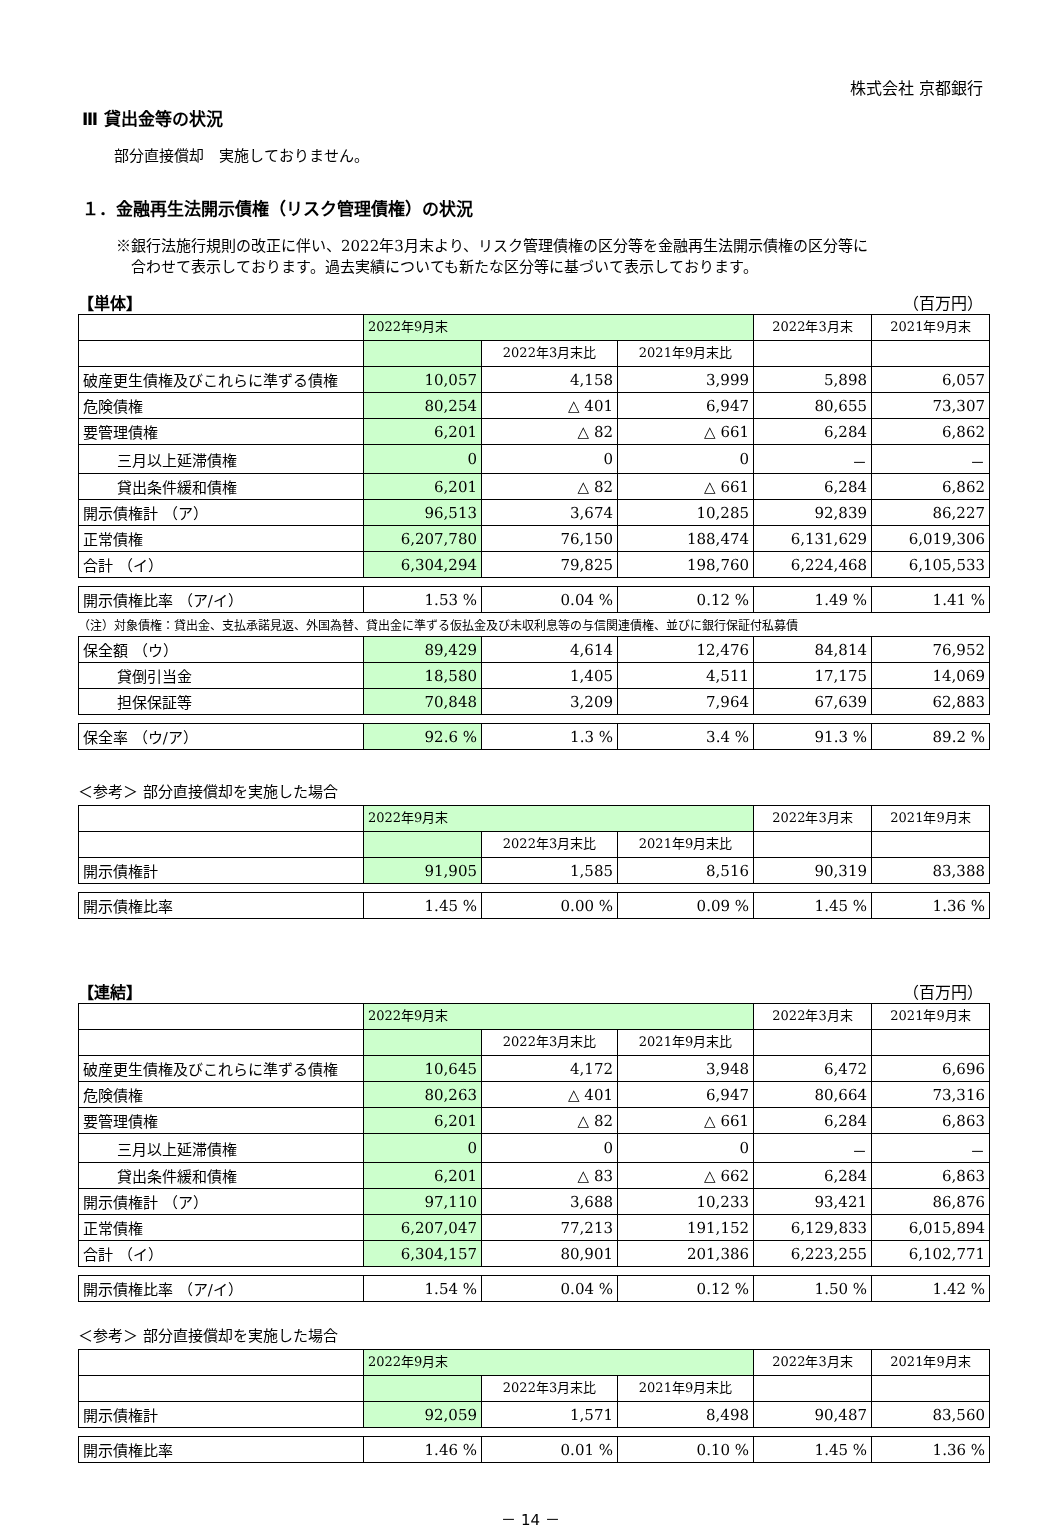株式会社 京都銀行
Ⅲ 貸出金等の状況
部分直接償却　実施しておりません。
１．金融再生法開示債権（リスク管理債権）の状況
※銀行法施行規則の改正に伴い、2022年3月末より、リスク管理債権の区分等を金融再生法開示債権の区分等に
　合わせて表示しております。過去実績についても新たな区分等に基づいて表示しております。
【単体】 （百万円）
| | 2022年9月末 | | | 2022年3月末 | 2021年9月末 |
| --- | --- | --- | --- | --- | --- |
| | | 2022年3月末比 | 2021年9月末比 | | |
| 破産更生債権及びこれらに準ずる債権 | 10,057 | 4,158 | 3,999 | 5,898 | 6,057 |
| 危険債権 | 80,254 | △ 401 | 6,947 | 80,655 | 73,307 |
| 要管理債権 | 6,201 | △ 82 | △ 661 | 6,284 | 6,862 |
| 三月以上延滞債権 | 0 | 0 | 0 | － | － |
| 貸出条件緩和債権 | 6,201 | △ 82 | △ 661 | 6,284 | 6,862 |
| 開示債権計 （ア） | 96,513 | 3,674 | 10,285 | 92,839 | 86,227 |
| 正常債権 | 6,207,780 | 76,150 | 188,474 | 6,131,629 | 6,019,306 |
| 合計 （イ） | 6,304,294 | 79,825 | 198,760 | 6,224,468 | 6,105,533 |
| 開示債権比率 （ア/イ） | 1.53 % | 0.04 % | 0.12 % | 1.49 % | 1.41 % |
（注）対象債権：貸出金、支払承諾見返、外国為替、貸出金に準ずる仮払金及び未収利息等の与信関連債権、並びに銀行保証付私募債
| 保全額 （ウ） | 89,429 | 4,614 | 12,476 | 84,814 | 76,952 |
| 貸倒引当金 | 18,580 | 1,405 | 4,511 | 17,175 | 14,069 |
| 担保保証等 | 70,848 | 3,209 | 7,964 | 67,639 | 62,883 |
| 保全率 （ウ/ア） | 92.6 % | 1.3 % | 3.4 % | 91.3 % | 89.2 % |
＜参考＞ 部分直接償却を実施した場合
| | 2022年9月末 | | | 2022年3月末 | 2021年9月末 |
| --- | --- | --- | --- | --- | --- |
| | | 2022年3月末比 | 2021年9月末比 | | |
| 開示債権計 | 91,905 | 1,585 | 8,516 | 90,319 | 83,388 |
| 開示債権比率 | 1.45 % | 0.00 % | 0.09 % | 1.45 % | 1.36 % |
【連結】 （百万円）
| | 2022年9月末 | | | 2022年3月末 | 2021年9月末 |
| --- | --- | --- | --- | --- | --- |
| | | 2022年3月末比 | 2021年9月末比 | | |
| 破産更生債権及びこれらに準ずる債権 | 10,645 | 4,172 | 3,948 | 6,472 | 6,696 |
| 危険債権 | 80,263 | △ 401 | 6,947 | 80,664 | 73,316 |
| 要管理債権 | 6,201 | △ 82 | △ 661 | 6,284 | 6,863 |
| 三月以上延滞債権 | 0 | 0 | 0 | － | － |
| 貸出条件緩和債権 | 6,201 | △ 83 | △ 662 | 6,284 | 6,863 |
| 開示債権計 （ア） | 97,110 | 3,688 | 10,233 | 93,421 | 86,876 |
| 正常債権 | 6,207,047 | 77,213 | 191,152 | 6,129,833 | 6,015,894 |
| 合計 （イ） | 6,304,157 | 80,901 | 201,386 | 6,223,255 | 6,102,771 |
| 開示債権比率 （ア/イ） | 1.54 % | 0.04 % | 0.12 % | 1.50 % | 1.42 % |
＜参考＞ 部分直接償却を実施した場合
| | 2022年9月末 | | | 2022年3月末 | 2021年9月末 |
| --- | --- | --- | --- | --- | --- |
| | | 2022年3月末比 | 2021年9月末比 | | |
| 開示債権計 | 92,059 | 1,571 | 8,498 | 90,487 | 83,560 |
| 開示債権比率 | 1.46 % | 0.01 % | 0.10 % | 1.45 % | 1.36 % |
－ 14 －